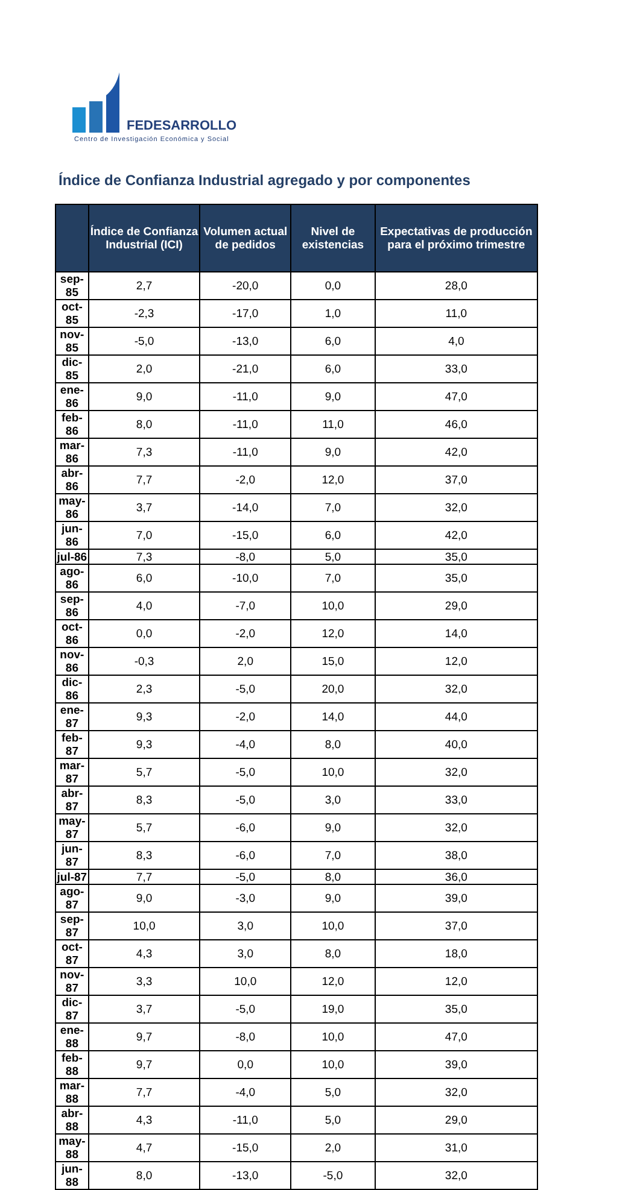FEDESARROLLO
Centro de Investigación Económica y Social
Índice de Confianza Industrial agregado y por componentes
| | Índice de Confianza Industrial (ICI) | Volumen actual de pedidos | Nivel de existencias | Expectativas de producción para el próximo trimestre |
| --- | --- | --- | --- | --- |
| sep-85 | 2,7 | -20,0 | 0,0 | 28,0 |
| oct-85 | -2,3 | -17,0 | 1,0 | 11,0 |
| nov-85 | -5,0 | -13,0 | 6,0 | 4,0 |
| dic-85 | 2,0 | -21,0 | 6,0 | 33,0 |
| ene-86 | 9,0 | -11,0 | 9,0 | 47,0 |
| feb-86 | 8,0 | -11,0 | 11,0 | 46,0 |
| mar-86 | 7,3 | -11,0 | 9,0 | 42,0 |
| abr-86 | 7,7 | -2,0 | 12,0 | 37,0 |
| may-86 | 3,7 | -14,0 | 7,0 | 32,0 |
| jun-86 | 7,0 | -15,0 | 6,0 | 42,0 |
| jul-86 | 7,3 | -8,0 | 5,0 | 35,0 |
| ago-86 | 6,0 | -10,0 | 7,0 | 35,0 |
| sep-86 | 4,0 | -7,0 | 10,0 | 29,0 |
| oct-86 | 0,0 | -2,0 | 12,0 | 14,0 |
| nov-86 | -0,3 | 2,0 | 15,0 | 12,0 |
| dic-86 | 2,3 | -5,0 | 20,0 | 32,0 |
| ene-87 | 9,3 | -2,0 | 14,0 | 44,0 |
| feb-87 | 9,3 | -4,0 | 8,0 | 40,0 |
| mar-87 | 5,7 | -5,0 | 10,0 | 32,0 |
| abr-87 | 8,3 | -5,0 | 3,0 | 33,0 |
| may-87 | 5,7 | -6,0 | 9,0 | 32,0 |
| jun-87 | 8,3 | -6,0 | 7,0 | 38,0 |
| jul-87 | 7,7 | -5,0 | 8,0 | 36,0 |
| ago-87 | 9,0 | -3,0 | 9,0 | 39,0 |
| sep-87 | 10,0 | 3,0 | 10,0 | 37,0 |
| oct-87 | 4,3 | 3,0 | 8,0 | 18,0 |
| nov-87 | 3,3 | 10,0 | 12,0 | 12,0 |
| dic-87 | 3,7 | -5,0 | 19,0 | 35,0 |
| ene-88 | 9,7 | -8,0 | 10,0 | 47,0 |
| feb-88 | 9,7 | 0,0 | 10,0 | 39,0 |
| mar-88 | 7,7 | -4,0 | 5,0 | 32,0 |
| abr-88 | 4,3 | -11,0 | 5,0 | 29,0 |
| may-88 | 4,7 | -15,0 | 2,0 | 31,0 |
| jun-88 | 8,0 | -13,0 | -5,0 | 32,0 |